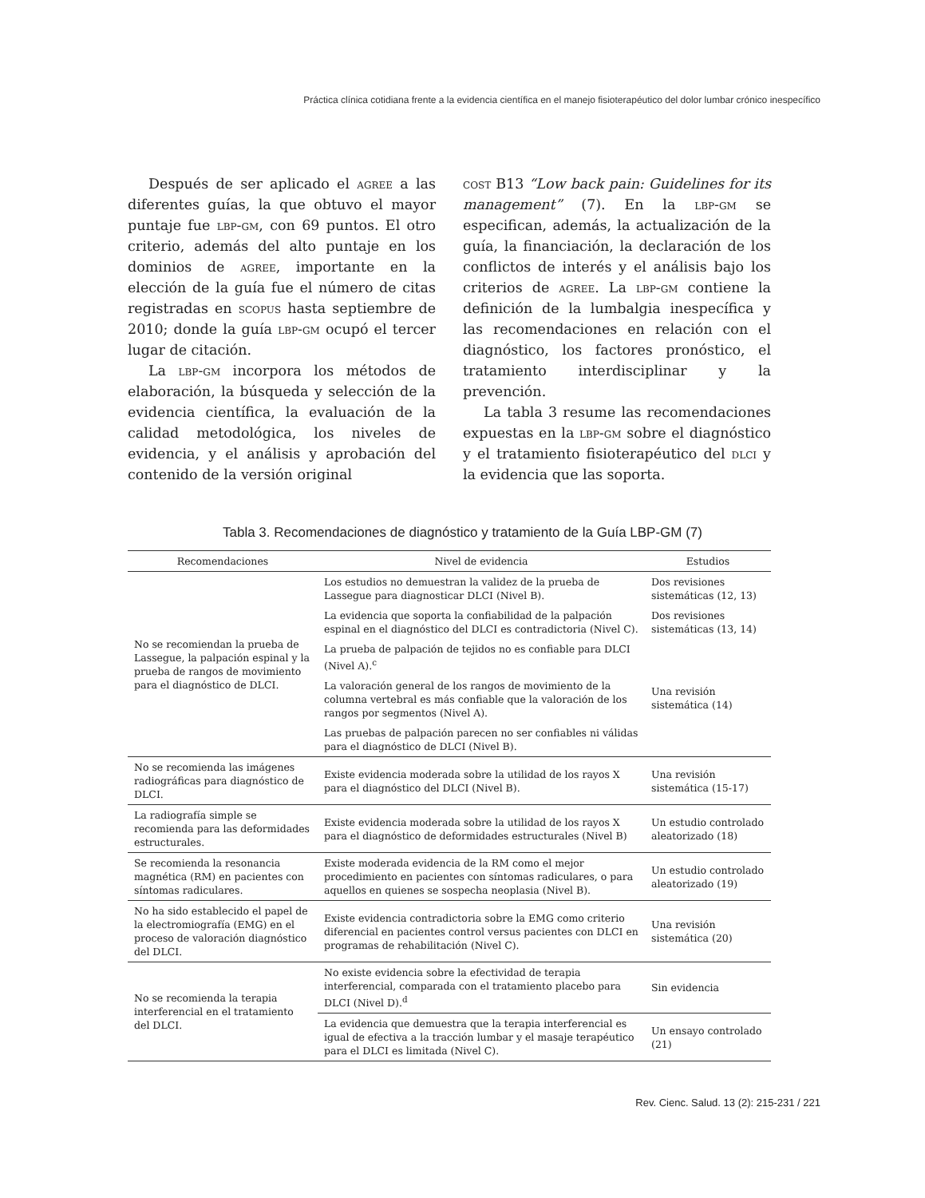Práctica clínica cotidiana frente a la evidencia científica en el manejo fisioterapéutico del dolor lumbar crónico inespecífico
Después de ser aplicado el agree a las diferentes guías, la que obtuvo el mayor puntaje fue lbp-gm, con 69 puntos. El otro criterio, además del alto puntaje en los dominios de agree, importante en la elección de la guía fue el número de citas registradas en scopus hasta septiembre de 2010; donde la guía lbp-gm ocupó el tercer lugar de citación.
La lbp-gm incorpora los métodos de elaboración, la búsqueda y selección de la evidencia científica, la evaluación de la calidad metodológica, los niveles de evidencia, y el análisis y aprobación del contenido de la versión original
cost B13 “Low back pain: Guidelines for its management” (7). En la lbp-gm se especifican, además, la actualización de la guía, la financiación, la declaración de los conflictos de interés y el análisis bajo los criterios de agree. La lbp-gm contiene la definición de la lumbalgia inespecífica y las recomendaciones en relación con el diagnóstico, los factores pronóstico, el tratamiento interdisciplinar y la prevención.
La tabla 3 resume las recomendaciones expuestas en la lbp-gm sobre el diagnóstico y el tratamiento fisioterapéutico del dlci y la evidencia que las soporta.
Tabla 3. Recomendaciones de diagnóstico y tratamiento de la Guía LBP-GM (7)
| Recomendaciones | Nivel de evidencia | Estudios |
| --- | --- | --- |
| No se recomiendan la prueba de Lassegue, la palpación espinal y la prueba de rangos de movimiento para el diagnóstico de DLCI. | Los estudios no demuestran la validez de la prueba de Lassegue para diagnosticar DLCI (Nivel B). | Dos revisiones sistemáticas (12, 13) |
| | La evidencia que soporta la confiabilidad de la palpación espinal en el diagnóstico del DLCI es contradictoria (Nivel C). | Dos revisiones sistemáticas (13, 14) |
| | La prueba de palpación de tejidos no es confiable para DLCI (Nivel A).<sup>c</sup> | Una revisión sistemática (14) |
| | La valoración general de los rangos de movimiento de la columna vertebral es más confiable que la valoración de los rangos por segmentos (Nivel A). | |
| | Las pruebas de palpación parecen no ser confiables ni válidas para el diagnóstico de DLCI (Nivel B). | |
| No se recomienda las imágenes radiográficas para diagnóstico de DLCI. | Existe evidencia moderada sobre la utilidad de los rayos X para el diagnóstico del DLCI (Nivel B). | Una revisión sistemática (15-17) |
| La radiografía simple se recomienda para las deformidades estructurales. | Existe evidencia moderada sobre la utilidad de los rayos X para el diagnóstico de deformidades estructurales (Nivel B) | Un estudio controlado aleatorizado (18) |
| Se recomienda la resonancia magnética (RM) en pacientes con síntomas radiculares. | Existe moderada evidencia de la RM como el mejor procedimiento en pacientes con síntomas radiculares, o para aquellos en quienes se sospecha neoplasia (Nivel B). | Un estudio controlado aleatorizado (19) |
| No ha sido establecido el papel de la electromiografía (EMG) en el proceso de valoración diagnóstico del DLCI. | Existe evidencia contradictoria sobre la EMG como criterio diferencial en pacientes control versus pacientes con DLCI en programas de rehabilitación (Nivel C). | Una revisión sistemática (20) |
| No se recomienda la terapia interferencial en el tratamiento del DLCI. | No existe evidencia sobre la efectividad de terapia interferencial, comparada con el tratamiento placebo para DLCI (Nivel D).<sup>d</sup> | Sin evidencia |
| | La evidencia que demuestra que la terapia interferencial es igual de efectiva a la tracción lumbar y el masaje terapéutico para el DLCI es limitada (Nivel C). | Un ensayo controlado (21) |
Rev. Cienc. Salud. 13 (2): 215-231 / 221